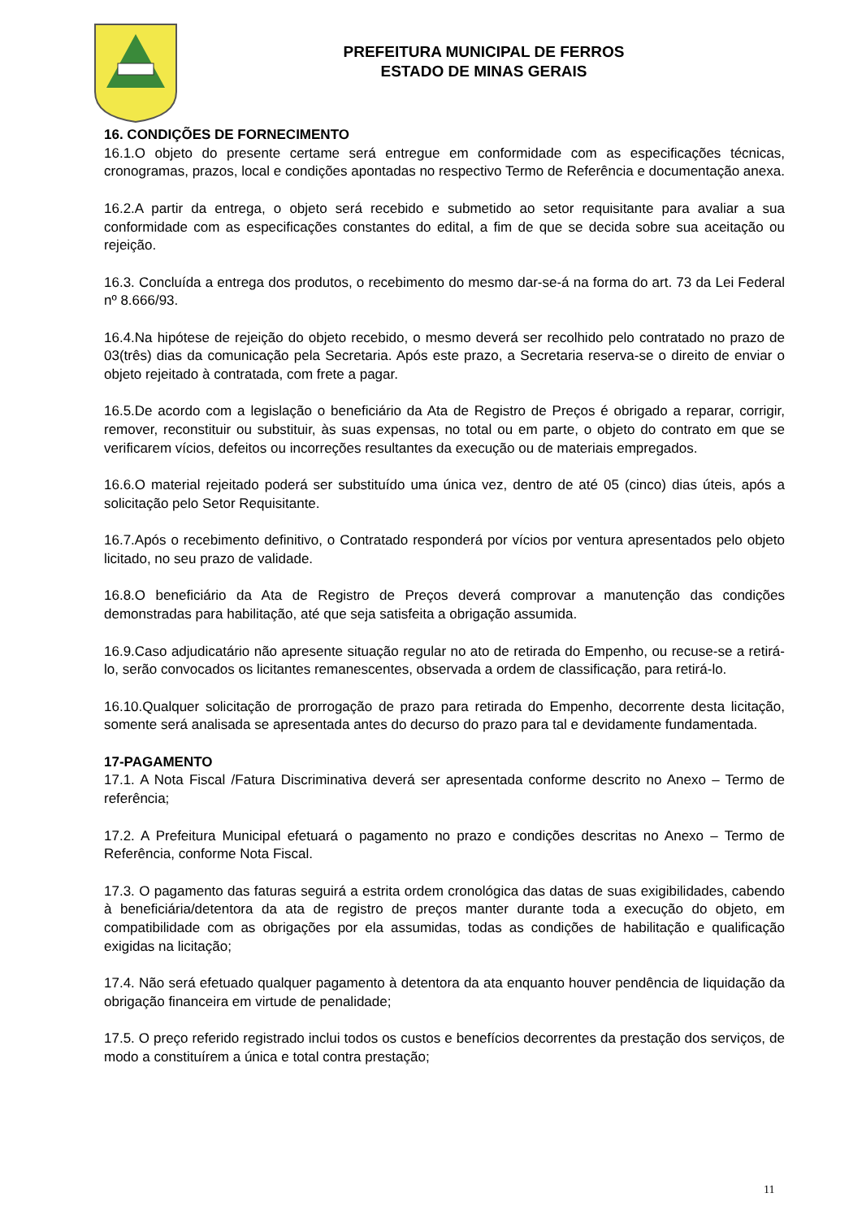PREFEITURA MUNICIPAL DE FERROS
ESTADO DE MINAS GERAIS
16. CONDIÇÕES DE FORNECIMENTO
16.1.O objeto do presente certame será entregue em conformidade com as especificações técnicas, cronogramas, prazos, local e condições apontadas no respectivo Termo de Referência e documentação anexa.
16.2.A partir da entrega, o objeto será recebido e submetido ao setor requisitante para avaliar a sua conformidade com as especificações constantes do edital, a fim de que se decida sobre sua aceitação ou rejeição.
16.3. Concluída a entrega dos produtos, o recebimento do mesmo dar-se-á na forma do art. 73 da Lei Federal nº 8.666/93.
16.4.Na hipótese de rejeição do objeto recebido, o mesmo deverá ser recolhido pelo contratado no prazo de 03(três) dias da comunicação pela Secretaria. Após este prazo, a Secretaria reserva-se o direito de enviar o objeto rejeitado à contratada, com frete a pagar.
16.5.De acordo com a legislação o beneficiário da Ata de Registro de Preços é obrigado a reparar, corrigir, remover, reconstituir ou substituir, às suas expensas, no total ou em parte, o objeto do contrato em que se verificarem vícios, defeitos ou incorreções resultantes da execução ou de materiais empregados.
16.6.O material rejeitado poderá ser substituído uma única vez, dentro de até 05 (cinco) dias úteis, após a solicitação pelo Setor Requisitante.
16.7.Após o recebimento definitivo, o Contratado responderá por vícios por ventura apresentados pelo objeto licitado, no seu prazo de validade.
16.8.O beneficiário da Ata de Registro de Preços deverá comprovar a manutenção das condições demonstradas para habilitação, até que seja satisfeita a obrigação assumida.
16.9.Caso adjudicatário não apresente situação regular no ato de retirada do Empenho, ou recuse-se a retirá-lo, serão convocados os licitantes remanescentes, observada a ordem de classificação, para retirá-lo.
16.10.Qualquer solicitação de prorrogação de prazo para retirada do Empenho, decorrente desta licitação, somente será analisada se apresentada antes do decurso do prazo para tal e devidamente fundamentada.
17-PAGAMENTO
17.1. A Nota Fiscal /Fatura Discriminativa deverá ser apresentada conforme descrito no Anexo – Termo de referência;
17.2. A Prefeitura Municipal efetuará o pagamento no prazo e condições descritas no Anexo – Termo de Referência, conforme Nota Fiscal.
17.3. O pagamento das faturas seguirá a estrita ordem cronológica das datas de suas exigibilidades, cabendo à beneficiária/detentora da ata de registro de preços manter durante toda a execução do objeto, em compatibilidade com as obrigações por ela assumidas, todas as condições de habilitação e qualificação exigidas na licitação;
17.4. Não será efetuado qualquer pagamento à detentora da ata enquanto houver pendência de liquidação da obrigação financeira em virtude de penalidade;
17.5. O preço referido registrado inclui todos os custos e benefícios decorrentes da prestação dos serviços, de modo a constituírem a única e total contra prestação;
11